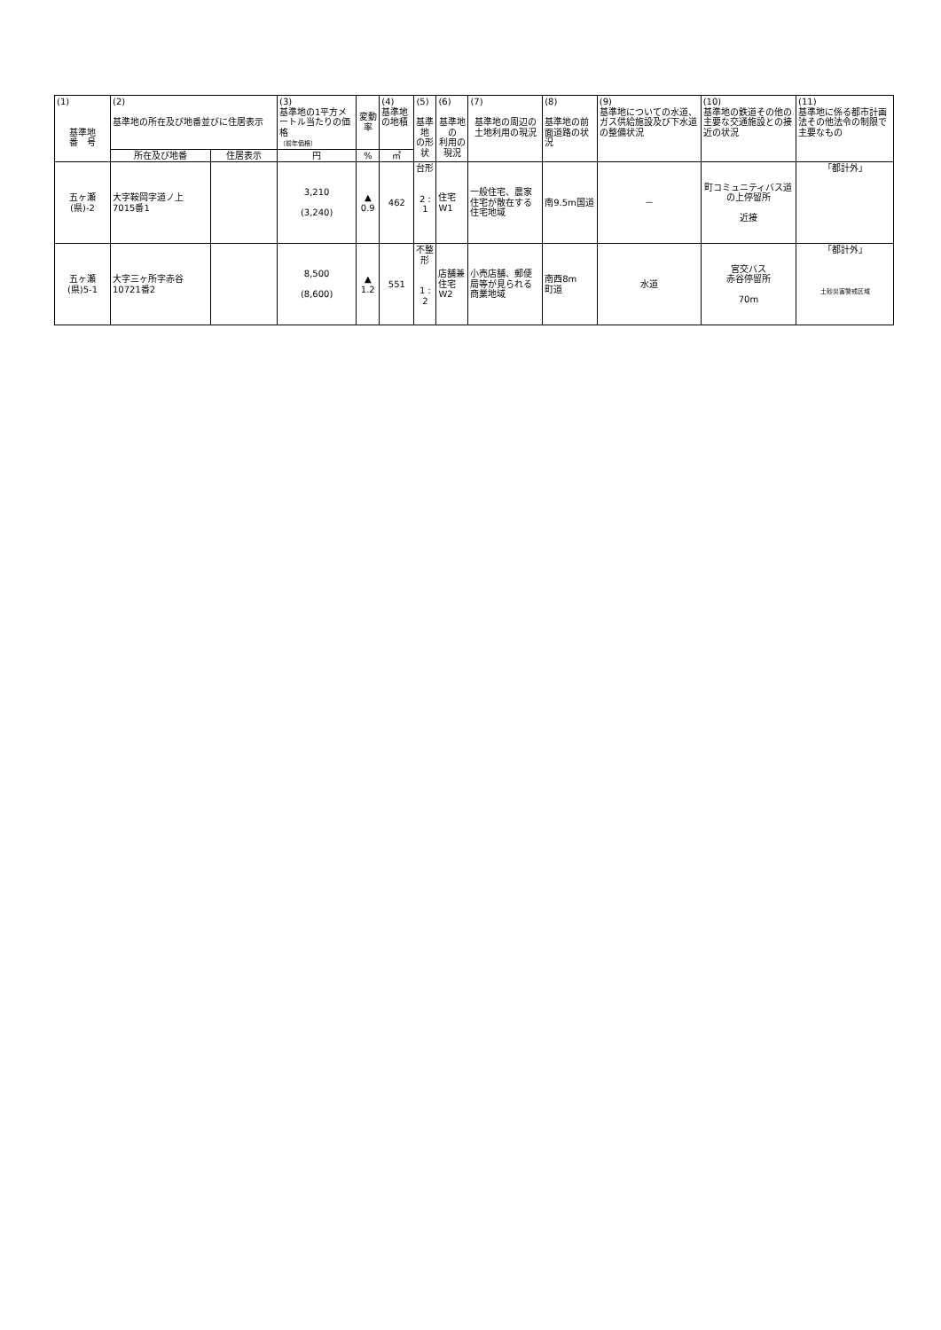| (1) 基準地 番 号 | (2) 基準地の所在及び地番並びに住居表示 | | (3) 基準地の1平方メートル当たりの価格 （前年価格） | 変動率 | (4) 基準地の地積 | (5) 基準地 の形状 | (6) 基準地の 利用の現況 | (7) 基準地の周辺の 土地利用の現況 | (8) 基準地の前面道路の状況 | (9) 基準地についての水道、ガス供給施設及び下水道の整備状況 | (10) 基準地の鉄道その他の主要な交通施設との接近の状況 | (11) 基準地に係る都市計画法その他法令の制限で主要なもの |
| --- | --- | --- | --- | --- | --- | --- | --- | --- | --- | --- | --- | --- |
| | 所在及び地番 | 住居表示 | 円 | % | ㎡ | | | | | | | |
| 五ヶ瀬 (県)-2 | 大字鞍岡字道ノ上 7015番1 | | 3,210 (3,240) | ▲ 0.9 | 462 | 台形 2 : 1 | 住宅 W1 | 一般住宅、農家住宅が散在する住宅地域 | 南9.5m国道 | － | 町コミュニティバス道の上停留所 近接 | 「都計外」 |
| 五ヶ瀬 (県)5-1 | 大字三ヶ所字赤谷 10721番2 | | 8,500 (8,600) | ▲ 1.2 | 551 | 不整形 1 : 2 | 店舗兼住宅 W2 | 小売店舗、郵便局等が見られる商業地域 | 南西8m 町道 | 水道 | 宮交バス 赤谷停留所 70m | 「都計外」 土砂災害警戒区域 |